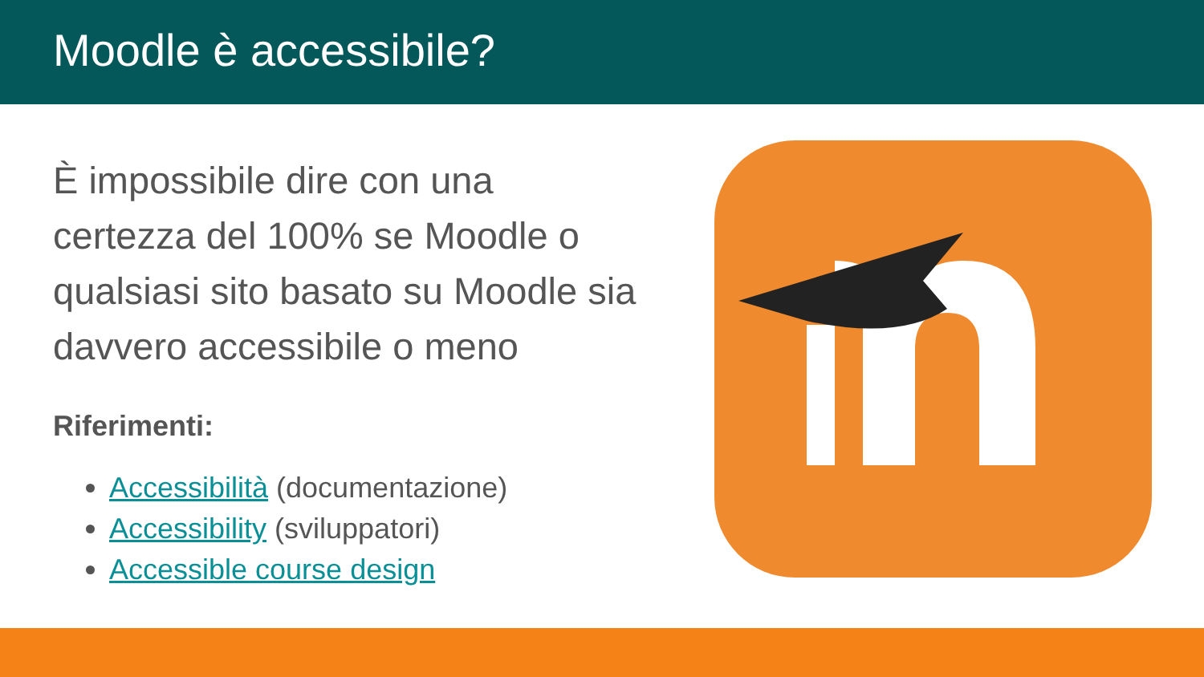Moodle è accessibile?
È impossibile dire con una certezza del 100% se Moodle o qualsiasi sito basato su Moodle sia davvero accessibile o meno
Riferimenti:
Accessibilità (documentazione)
Accessibility (sviluppatori)
Accessible course design